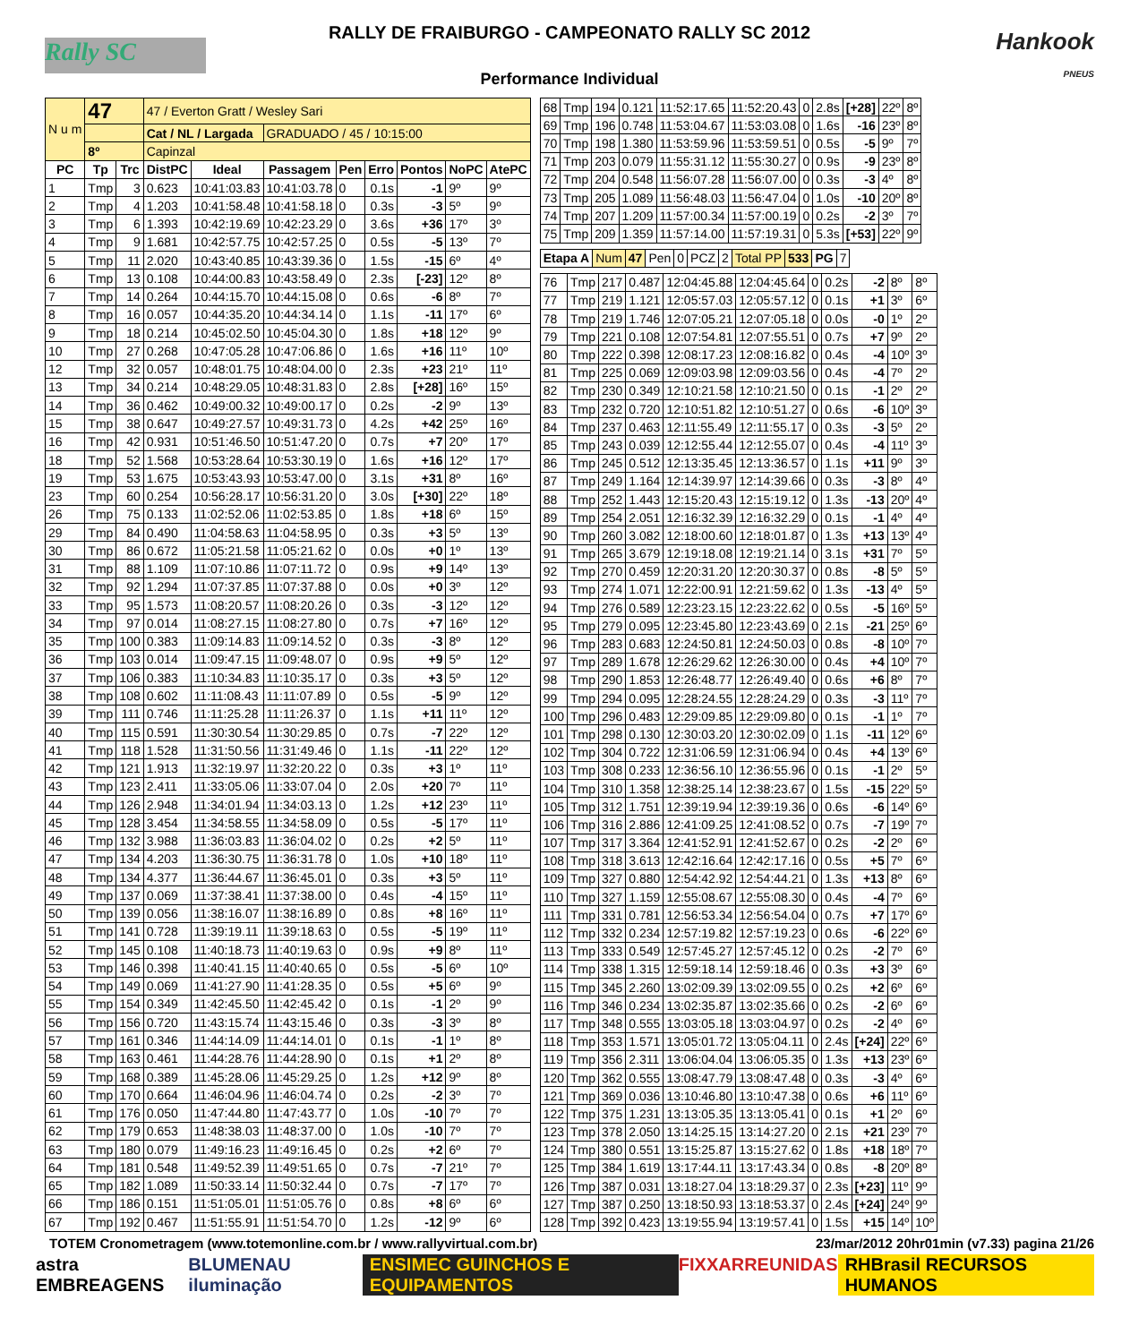Rally SC
RALLY DE FRAIBURGO - CAMPEONATO RALLY SC 2012
Performance Individual
Hankook
PNEUS
| N u m | 47 | | 47 / Everton Gratt / Wesley Sari | | | | | | | |
| | | | Cat / NL / Largada | | GRADUADO / 45 / 10:15:00 | | | | | |
| | 8º | | Capinzal | | | | | | | |
| PC | Tp | Trc | DistPC | Ideal | Passagem | Pen | Erro | Pontos | NoPC | AtePC |
| 1 | Tmp | 3 | 0.623 | 10:41:03.83 | 10:41:03.78 | 0 | 0.1s | -1 | 9º | 9º |
| 2 | Tmp | 4 | 1.203 | 10:41:58.48 | 10:41:58.18 | 0 | 0.3s | -3 | 5º | 9º |
| 3 | Tmp | 6 | 1.393 | 10:42:19.69 | 10:42:23.29 | 0 | 3.6s | +36 | 17º | 3º |
| 4 | Tmp | 9 | 1.681 | 10:42:57.75 | 10:42:57.25 | 0 | 0.5s | -5 | 13º | 7º |
| 5 | Tmp | 11 | 2.020 | 10:43:40.85 | 10:43:39.36 | 0 | 1.5s | -15 | 6º | 4º |
| 6 | Tmp | 13 | 0.108 | 10:44:00.83 | 10:43:58.49 | 0 | 2.3s | [-23] | 12º | 8º |
| 7 | Tmp | 14 | 0.264 | 10:44:15.70 | 10:44:15.08 | 0 | 0.6s | -6 | 8º | 7º |
| 8 | Tmp | 16 | 0.057 | 10:44:35.20 | 10:44:34.14 | 0 | 1.1s | -11 | 17º | 6º |
| 9 | Tmp | 18 | 0.214 | 10:45:02.50 | 10:45:04.30 | 0 | 1.8s | +18 | 12º | 9º |
| 10 | Tmp | 27 | 0.268 | 10:47:05.28 | 10:47:06.86 | 0 | 1.6s | +16 | 11º | 10º |
| 12 | Tmp | 32 | 0.057 | 10:48:01.75 | 10:48:04.00 | 0 | 2.3s | +23 | 21º | 11º |
| 13 | Tmp | 34 | 0.214 | 10:48:29.05 | 10:48:31.83 | 0 | 2.8s | [+28] | 16º | 15º |
| 14 | Tmp | 36 | 0.462 | 10:49:00.32 | 10:49:00.17 | 0 | 0.2s | -2 | 9º | 13º |
| 15 | Tmp | 38 | 0.647 | 10:49:27.57 | 10:49:31.73 | 0 | 4.2s | +42 | 25º | 16º |
| 16 | Tmp | 42 | 0.931 | 10:51:46.50 | 10:51:47.20 | 0 | 0.7s | +7 | 20º | 17º |
| 18 | Tmp | 52 | 1.568 | 10:53:28.64 | 10:53:30.19 | 0 | 1.6s | +16 | 12º | 17º |
| 19 | Tmp | 53 | 1.675 | 10:53:43.93 | 10:53:47.00 | 0 | 3.1s | +31 | 8º | 16º |
| 23 | Tmp | 60 | 0.254 | 10:56:28.17 | 10:56:31.20 | 0 | 3.0s | [+30] | 22º | 18º |
| 26 | Tmp | 75 | 0.133 | 11:02:52.06 | 11:02:53.85 | 0 | 1.8s | +18 | 6º | 15º |
| 29 | Tmp | 84 | 0.490 | 11:04:58.63 | 11:04:58.95 | 0 | 0.3s | +3 | 5º | 13º |
| 30 | Tmp | 86 | 0.672 | 11:05:21.58 | 11:05:21.62 | 0 | 0.0s | +0 | 1º | 13º |
| 31 | Tmp | 88 | 1.109 | 11:07:10.86 | 11:07:11.72 | 0 | 0.9s | +9 | 14º | 13º |
| 32 | Tmp | 92 | 1.294 | 11:07:37.85 | 11:07:37.88 | 0 | 0.0s | +0 | 3º | 12º |
| 33 | Tmp | 95 | 1.573 | 11:08:20.57 | 11:08:20.26 | 0 | 0.3s | -3 | 12º | 12º |
| 34 | Tmp | 97 | 0.014 | 11:08:27.15 | 11:08:27.80 | 0 | 0.7s | +7 | 16º | 12º |
| 35 | Tmp | 100 | 0.383 | 11:09:14.83 | 11:09:14.52 | 0 | 0.3s | -3 | 8º | 12º |
| 36 | Tmp | 103 | 0.014 | 11:09:47.15 | 11:09:48.07 | 0 | 0.9s | +9 | 5º | 12º |
| 37 | Tmp | 106 | 0.383 | 11:10:34.83 | 11:10:35.17 | 0 | 0.3s | +3 | 5º | 12º |
| 38 | Tmp | 108 | 0.602 | 11:11:08.43 | 11:11:07.89 | 0 | 0.5s | -5 | 9º | 12º |
| 39 | Tmp | 111 | 0.746 | 11:11:25.28 | 11:11:26.37 | 0 | 1.1s | +11 | 11º | 12º |
| 40 | Tmp | 115 | 0.591 | 11:30:30.54 | 11:30:29.85 | 0 | 0.7s | -7 | 22º | 12º |
| 41 | Tmp | 118 | 1.528 | 11:31:50.56 | 11:31:49.46 | 0 | 1.1s | -11 | 22º | 12º |
| 42 | Tmp | 121 | 1.913 | 11:32:19.97 | 11:32:20.22 | 0 | 0.3s | +3 | 1º | 11º |
| 43 | Tmp | 123 | 2.411 | 11:33:05.06 | 11:33:07.04 | 0 | 2.0s | +20 | 7º | 11º |
| 44 | Tmp | 126 | 2.948 | 11:34:01.94 | 11:34:03.13 | 0 | 1.2s | +12 | 23º | 11º |
| 45 | Tmp | 128 | 3.454 | 11:34:58.55 | 11:34:58.09 | 0 | 0.5s | -5 | 17º | 11º |
| 46 | Tmp | 132 | 3.988 | 11:36:03.83 | 11:36:04.02 | 0 | 0.2s | +2 | 5º | 11º |
| 47 | Tmp | 134 | 4.203 | 11:36:30.75 | 11:36:31.78 | 0 | 1.0s | +10 | 18º | 11º |
| 48 | Tmp | 134 | 4.377 | 11:36:44.67 | 11:36:45.01 | 0 | 0.3s | +3 | 5º | 11º |
| 49 | Tmp | 137 | 0.069 | 11:37:38.41 | 11:37:38.00 | 0 | 0.4s | -4 | 15º | 11º |
| 50 | Tmp | 139 | 0.056 | 11:38:16.07 | 11:38:16.89 | 0 | 0.8s | +8 | 16º | 11º |
| 51 | Tmp | 141 | 0.728 | 11:39:19.11 | 11:39:18.63 | 0 | 0.5s | -5 | 19º | 11º |
| 52 | Tmp | 145 | 0.108 | 11:40:18.73 | 11:40:19.63 | 0 | 0.9s | +9 | 8º | 11º |
| 53 | Tmp | 146 | 0.398 | 11:40:41.15 | 11:40:40.65 | 0 | 0.5s | -5 | 6º | 10º |
| 54 | Tmp | 149 | 0.069 | 11:41:27.90 | 11:41:28.35 | 0 | 0.5s | +5 | 6º | 9º |
| 55 | Tmp | 154 | 0.349 | 11:42:45.50 | 11:42:45.42 | 0 | 0.1s | -1 | 2º | 9º |
| 56 | Tmp | 156 | 0.720 | 11:43:15.74 | 11:43:15.46 | 0 | 0.3s | -3 | 3º | 8º |
| 57 | Tmp | 161 | 0.346 | 11:44:14.09 | 11:44:14.01 | 0 | 0.1s | -1 | 1º | 8º |
| 58 | Tmp | 163 | 0.461 | 11:44:28.76 | 11:44:28.90 | 0 | 0.1s | +1 | 2º | 8º |
| 59 | Tmp | 168 | 0.389 | 11:45:28.06 | 11:45:29.25 | 0 | 1.2s | +12 | 9º | 8º |
| 60 | Tmp | 170 | 0.664 | 11:46:04.96 | 11:46:04.74 | 0 | 0.2s | -2 | 3º | 7º |
| 61 | Tmp | 176 | 0.050 | 11:47:44.80 | 11:47:43.77 | 0 | 1.0s | -10 | 7º | 7º |
| 62 | Tmp | 179 | 0.653 | 11:48:38.03 | 11:48:37.00 | 0 | 1.0s | -10 | 7º | 7º |
| 63 | Tmp | 180 | 0.079 | 11:49:16.23 | 11:49:16.45 | 0 | 0.2s | +2 | 6º | 7º |
| 64 | Tmp | 181 | 0.548 | 11:49:52.39 | 11:49:51.65 | 0 | 0.7s | -7 | 21º | 7º |
| 65 | Tmp | 182 | 1.089 | 11:50:33.14 | 11:50:32.44 | 0 | 0.7s | -7 | 17º | 7º |
| 66 | Tmp | 186 | 0.151 | 11:51:05.01 | 11:51:05.76 | 0 | 0.8s | +8 | 6º | 6º |
| 67 | Tmp | 192 | 0.467 | 11:51:55.91 | 11:51:54.70 | 0 | 1.2s | -12 | 9º | 6º |
| 68 | Tmp | 194 | 0.121 | 11:52:17.65 | 11:52:20.43 | 0 | 2.8s | [+28] | 22º | 8º |
| 69 | Tmp | 196 | 0.748 | 11:53:04.67 | 11:53:03.08 | 0 | 1.6s | -16 | 23º | 8º |
| 70 | Tmp | 198 | 1.380 | 11:53:59.96 | 11:53:59.51 | 0 | 0.5s | -5 | 9º | 7º |
| 71 | Tmp | 203 | 0.079 | 11:55:31.12 | 11:55:30.27 | 0 | 0.9s | -9 | 23º | 8º |
| 72 | Tmp | 204 | 0.548 | 11:56:07.28 | 11:56:07.00 | 0 | 0.3s | -3 | 4º | 8º |
| 73 | Tmp | 205 | 1.089 | 11:56:48.03 | 11:56:47.04 | 0 | 1.0s | -10 | 20º | 8º |
| 74 | Tmp | 207 | 1.209 | 11:57:00.34 | 11:57:00.19 | 0 | 0.2s | -2 | 3º | 7º |
| 75 | Tmp | 209 | 1.359 | 11:57:14.00 | 11:57:19.31 | 0 | 5.3s | [+53] | 22º | 9º |
| Etapa A | Num | 47 | Pen | 0 | PCZ | 2 | Total PP | 533 | PG | 7 |
| 76 | Tmp | 217 | 0.487 | 12:04:45.88 | 12:04:45.64 | 0 | 0.2s | -2 | 8º | 8º |
| 77 | Tmp | 219 | 1.121 | 12:05:57.03 | 12:05:57.12 | 0 | 0.1s | +1 | 3º | 6º |
| 78 | Tmp | 219 | 1.746 | 12:07:05.21 | 12:07:05.18 | 0 | 0.0s | -0 | 1º | 2º |
| 79 | Tmp | 221 | 0.108 | 12:07:54.81 | 12:07:55.51 | 0 | 0.7s | +7 | 9º | 2º |
| 80 | Tmp | 222 | 0.398 | 12:08:17.23 | 12:08:16.82 | 0 | 0.4s | -4 | 10º | 3º |
| 81 | Tmp | 225 | 0.069 | 12:09:03.98 | 12:09:03.56 | 0 | 0.4s | -4 | 7º | 2º |
| 82 | Tmp | 230 | 0.349 | 12:10:21.58 | 12:10:21.50 | 0 | 0.1s | -1 | 2º | 2º |
| 83 | Tmp | 232 | 0.720 | 12:10:51.82 | 12:10:51.27 | 0 | 0.6s | -6 | 10º | 3º |
| 84 | Tmp | 237 | 0.463 | 12:11:55.49 | 12:11:55.17 | 0 | 0.3s | -3 | 5º | 2º |
| 85 | Tmp | 243 | 0.039 | 12:12:55.44 | 12:12:55.07 | 0 | 0.4s | -4 | 11º | 3º |
| 86 | Tmp | 245 | 0.512 | 12:13:35.45 | 12:13:36.57 | 0 | 1.1s | +11 | 9º | 3º |
| 87 | Tmp | 249 | 1.164 | 12:14:39.97 | 12:14:39.66 | 0 | 0.3s | -3 | 8º | 4º |
| 88 | Tmp | 252 | 1.443 | 12:15:20.43 | 12:15:19.12 | 0 | 1.3s | -13 | 20º | 4º |
| 89 | Tmp | 254 | 2.051 | 12:16:32.39 | 12:16:32.29 | 0 | 0.1s | -1 | 4º | 4º |
| 90 | Tmp | 260 | 3.082 | 12:18:00.60 | 12:18:01.87 | 0 | 1.3s | +13 | 13º | 4º |
| 91 | Tmp | 265 | 3.679 | 12:19:18.08 | 12:19:21.14 | 0 | 3.1s | +31 | 7º | 5º |
| 92 | Tmp | 270 | 0.459 | 12:20:31.20 | 12:20:30.37 | 0 | 0.8s | -8 | 5º | 5º |
| 93 | Tmp | 274 | 1.071 | 12:22:00.91 | 12:21:59.62 | 0 | 1.3s | -13 | 4º | 5º |
| 94 | Tmp | 276 | 0.589 | 12:23:23.15 | 12:23:22.62 | 0 | 0.5s | -5 | 16º | 5º |
| 95 | Tmp | 279 | 0.095 | 12:23:45.80 | 12:23:43.69 | 0 | 2.1s | -21 | 25º | 6º |
| 96 | Tmp | 283 | 0.683 | 12:24:50.81 | 12:24:50.03 | 0 | 0.8s | -8 | 10º | 7º |
| 97 | Tmp | 289 | 1.678 | 12:26:29.62 | 12:26:30.00 | 0 | 0.4s | +4 | 10º | 7º |
| 98 | Tmp | 290 | 1.853 | 12:26:48.77 | 12:26:49.40 | 0 | 0.6s | +6 | 8º | 7º |
| 99 | Tmp | 294 | 0.095 | 12:28:24.55 | 12:28:24.29 | 0 | 0.3s | -3 | 11º | 7º |
| 100 | Tmp | 296 | 0.483 | 12:29:09.85 | 12:29:09.80 | 0 | 0.1s | -1 | 1º | 7º |
| 101 | Tmp | 298 | 0.130 | 12:30:03.20 | 12:30:02.09 | 0 | 1.1s | -11 | 12º | 6º |
| 102 | Tmp | 304 | 0.722 | 12:31:06.59 | 12:31:06.94 | 0 | 0.4s | +4 | 13º | 6º |
| 103 | Tmp | 308 | 0.233 | 12:36:56.10 | 12:36:55.96 | 0 | 0.1s | -1 | 2º | 5º |
| 104 | Tmp | 310 | 1.358 | 12:38:25.14 | 12:38:23.67 | 0 | 1.5s | -15 | 22º | 5º |
| 105 | Tmp | 312 | 1.751 | 12:39:19.94 | 12:39:19.36 | 0 | 0.6s | -6 | 14º | 6º |
| 106 | Tmp | 316 | 2.886 | 12:41:09.25 | 12:41:08.52 | 0 | 0.7s | -7 | 19º | 7º |
| 107 | Tmp | 317 | 3.364 | 12:41:52.91 | 12:41:52.67 | 0 | 0.2s | -2 | 2º | 6º |
| 108 | Tmp | 318 | 3.613 | 12:42:16.64 | 12:42:17.16 | 0 | 0.5s | +5 | 7º | 6º |
| 109 | Tmp | 327 | 0.880 | 12:54:42.92 | 12:54:44.21 | 0 | 1.3s | +13 | 8º | 6º |
| 110 | Tmp | 327 | 1.159 | 12:55:08.67 | 12:55:08.30 | 0 | 0.4s | -4 | 7º | 6º |
| 111 | Tmp | 331 | 0.781 | 12:56:53.34 | 12:56:54.04 | 0 | 0.7s | +7 | 17º | 6º |
| 112 | Tmp | 332 | 0.234 | 12:57:19.82 | 12:57:19.23 | 0 | 0.6s | -6 | 22º | 6º |
| 113 | Tmp | 333 | 0.549 | 12:57:45.27 | 12:57:45.12 | 0 | 0.2s | -2 | 7º | 6º |
| 114 | Tmp | 338 | 1.315 | 12:59:18.14 | 12:59:18.46 | 0 | 0.3s | +3 | 3º | 6º |
| 115 | Tmp | 345 | 2.260 | 13:02:09.39 | 13:02:09.55 | 0 | 0.2s | +2 | 6º | 6º |
| 116 | Tmp | 346 | 0.234 | 13:02:35.87 | 13:02:35.66 | 0 | 0.2s | -2 | 6º | 6º |
| 117 | Tmp | 348 | 0.555 | 13:03:05.18 | 13:03:04.97 | 0 | 0.2s | -2 | 4º | 6º |
| 118 | Tmp | 353 | 1.571 | 13:05:01.72 | 13:05:04.11 | 0 | 2.4s | [+24] | 22º | 6º |
| 119 | Tmp | 356 | 2.311 | 13:06:04.04 | 13:06:05.35 | 0 | 1.3s | +13 | 23º | 6º |
| 120 | Tmp | 362 | 0.555 | 13:08:47.79 | 13:08:47.48 | 0 | 0.3s | -3 | 4º | 6º |
| 121 | Tmp | 369 | 0.036 | 13:10:46.80 | 13:10:47.38 | 0 | 0.6s | +6 | 11º | 6º |
| 122 | Tmp | 375 | 1.231 | 13:13:05.35 | 13:13:05.41 | 0 | 0.1s | +1 | 2º | 6º |
| 123 | Tmp | 378 | 2.050 | 13:14:25.15 | 13:14:27.20 | 0 | 2.1s | +21 | 23º | 7º |
| 124 | Tmp | 380 | 0.551 | 13:15:25.87 | 13:15:27.62 | 0 | 1.8s | +18 | 18º | 7º |
| 125 | Tmp | 384 | 1.619 | 13:17:44.11 | 13:17:43.34 | 0 | 0.8s | -8 | 20º | 8º |
| 126 | Tmp | 387 | 0.031 | 13:18:27.04 | 13:18:29.37 | 0 | 2.3s | [+23] | 11º | 9º |
| 127 | Tmp | 387 | 0.250 | 13:18:50.93 | 13:18:53.37 | 0 | 2.4s | [+24] | 24º | 9º |
| 128 | Tmp | 392 | 0.423 | 13:19:55.94 | 13:19:57.41 | 0 | 1.5s | +15 | 14º | 10º |
TOTEM Cronometragem (www.totemonline.com.br / www.rallyvirtual.com.br) 23/mar/2012 20hr01min (v7.33) pagina 21/26
astra EMBREAGENS BLUMENAU iluminação ENSIMEC GUINCHOS E EQUIPAMENTOS FIXXAR REUNIDAS RHBrasil RECURSOS HUMANOS